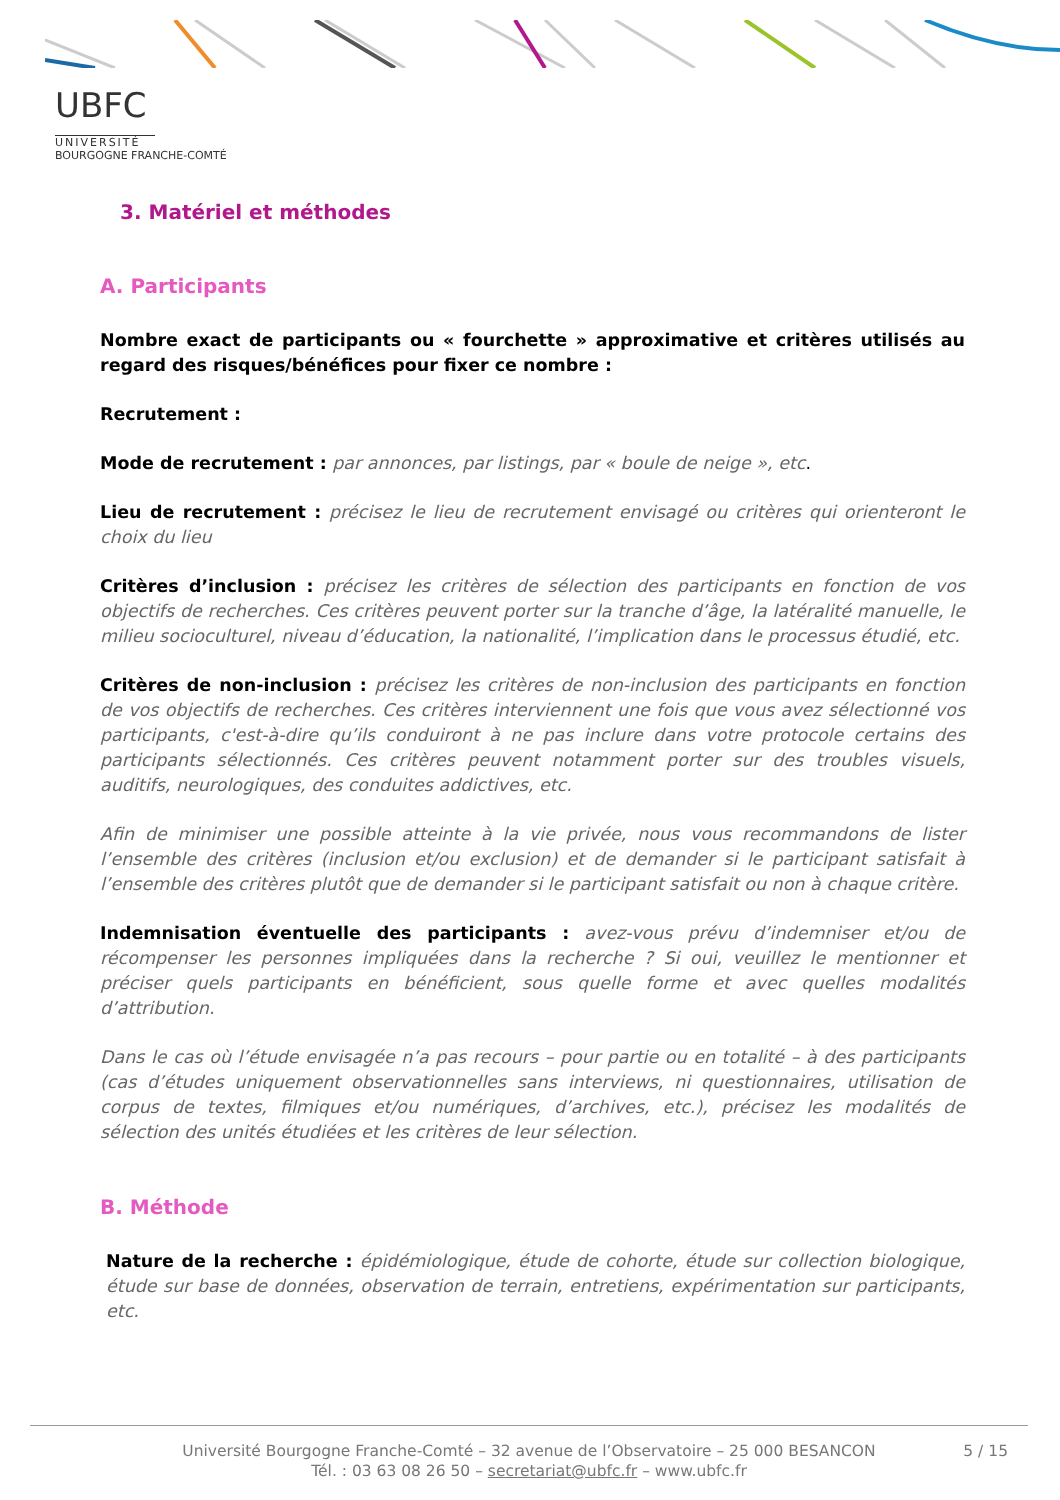UBFC
UNIVERSITÉ
BOURGOGNE FRANCHE-COMTÉ
3. Matériel et méthodes
A. Participants
Nombre exact de participants ou « fourchette » approximative et critères utilisés au regard des risques/bénéfices pour fixer ce nombre :
Recrutement :
Mode de recrutement : par annonces, par listings, par « boule de neige », etc.
Lieu de recrutement : précisez le lieu de recrutement envisagé ou critères qui orienteront le choix du lieu
Critères d’inclusion : précisez les critères de sélection des participants en fonction de vos objectifs de recherches. Ces critères peuvent porter sur la tranche d’âge, la latéralité manuelle, le milieu socioculturel, niveau d’éducation, la nationalité, l’implication dans le processus étudié, etc.
Critères de non-inclusion : précisez les critères de non-inclusion des participants en fonction de vos objectifs de recherches. Ces critères interviennent une fois que vous avez sélectionné vos participants, c'est-à-dire qu’ils conduiront à ne pas inclure dans votre protocole certains des participants sélectionnés. Ces critères peuvent notamment porter sur des troubles visuels, auditifs, neurologiques, des conduites addictives, etc.
Afin de minimiser une possible atteinte à la vie privée, nous vous recommandons de lister l’ensemble des critères (inclusion et/ou exclusion) et de demander si le participant satisfait à l’ensemble des critères plutôt que de demander si le participant satisfait ou non à chaque critère.
Indemnisation éventuelle des participants : avez-vous prévu d’indemniser et/ou de récompenser les personnes impliquées dans la recherche ? Si oui, veuillez le mentionner et préciser quels participants en bénéficient, sous quelle forme et avec quelles modalités d’attribution.
Dans le cas où l’étude envisagée n’a pas recours – pour partie ou en totalité – à des participants (cas d’études uniquement observationnelles sans interviews, ni questionnaires, utilisation de corpus de textes, filmiques et/ou numériques, d’archives, etc.), précisez les modalités de sélection des unités étudiées et les critères de leur sélection.
B. Méthode
Nature de la recherche : épidémiologique, étude de cohorte, étude sur collection biologique, étude sur base de données, observation de terrain, entretiens, expérimentation sur participants, etc.
Université Bourgogne Franche-Comté – 32 avenue de l’Observatoire – 25 000 BESANCON
Tél. : 03 63 08 26 50 – secretariat@ubfc.fr – www.ubfc.fr
5 / 15